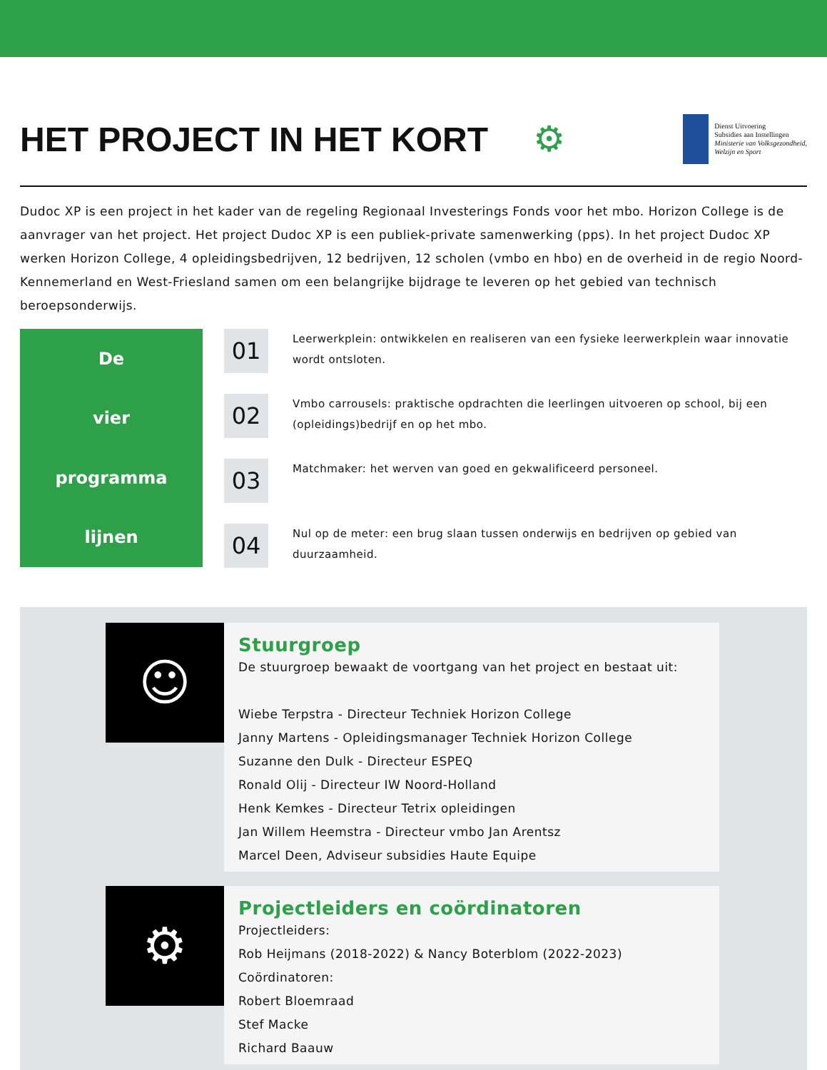HET PROJECT IN HET KORT ⚙
Dienst Uitvoering
Subsidies aan Instellingen
Ministerie van Volksgezondheid,
Welzijn en Sport
Dudoc XP is een project in het kader van de regeling Regionaal Investerings Fonds voor het mbo. Horizon College is de aanvrager van het project. Het project Dudoc XP is een publiek-private samenwerking (pps). In het project Dudoc XP werken Horizon College, 4 opleidingsbedrijven, 12 bedrijven, 12 scholen (vmbo en hbo) en de overheid in de regio Noord-Kennemerland en West-Friesland samen om een belangrijke bijdrage te leveren op het gebied van technisch beroepsonderwijs.
De
vier
programma
lijnen
01
Leerwerkplein: ontwikkelen en realiseren van een fysieke leerwerkplein waar innovatie wordt ontsloten.
02
Vmbo carrousels: praktische opdrachten die leerlingen uitvoeren op school, bij een (opleidings)bedrijf en op het mbo.
03
Matchmaker: het werven van goed en gekwalificeerd personeel.
04
Nul op de meter: een brug slaan tussen onderwijs en bedrijven op gebied van duurzaamheid.
☺
Stuurgroep
De stuurgroep bewaakt de voortgang van het project en bestaat uit:
Wiebe Terpstra - Directeur Techniek Horizon College
Janny Martens - Opleidingsmanager Techniek Horizon College
Suzanne den Dulk - Directeur ESPEQ
Ronald Olij - Directeur IW Noord-Holland
Henk Kemkes - Directeur Tetrix opleidingen
Jan Willem Heemstra - Directeur vmbo Jan Arentsz
Marcel Deen, Adviseur subsidies Haute Equipe
⚙
Projectleiders en coördinatoren
Projectleiders:
Rob Heijmans (2018-2022) & Nancy Boterblom (2022-2023)
Coördinatoren:
Robert Bloemraad
Stef Macke
Richard Baauw